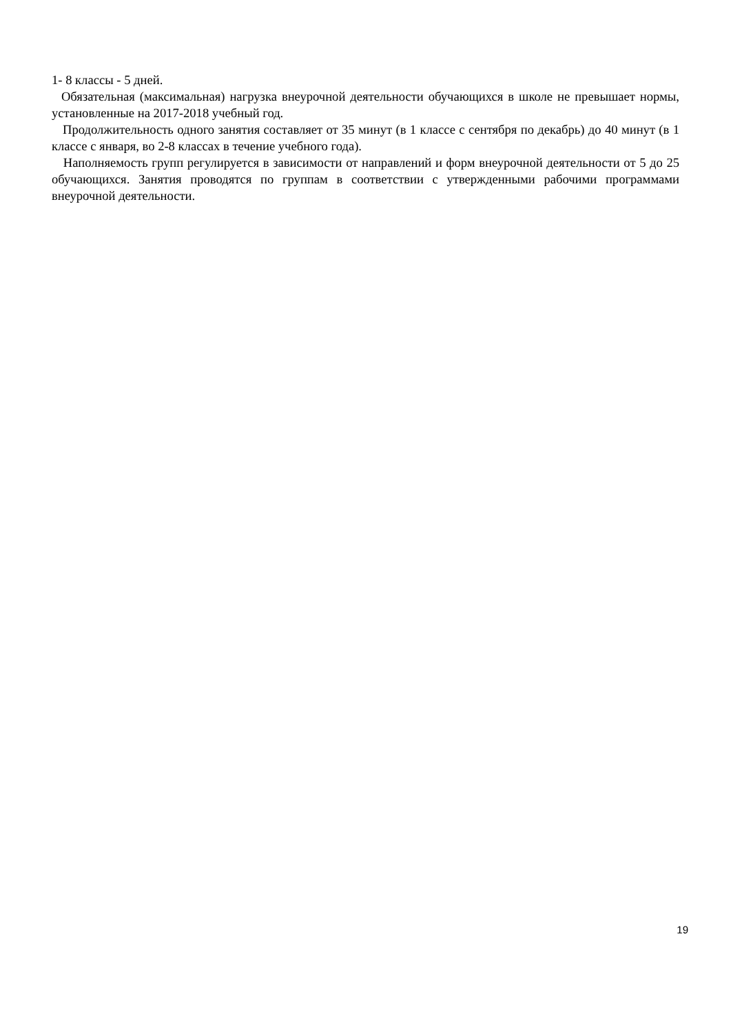1- 8 классы - 5 дней.
Обязательная (максимальная) нагрузка внеурочной деятельности обучающихся в школе не превышает нормы, установленные на 2017-2018 учебный год.
Продолжительность одного занятия составляет от 35 минут (в 1 классе с сентября по декабрь) до 40 минут (в 1 классе с января, во 2-8 классах в течение учебного года).
Наполняемость групп регулируется в зависимости от направлений и форм внеурочной деятельности от 5 до 25 обучающихся. Занятия проводятся по группам в соответствии с утвержденными рабочими программами внеурочной деятельности.
19